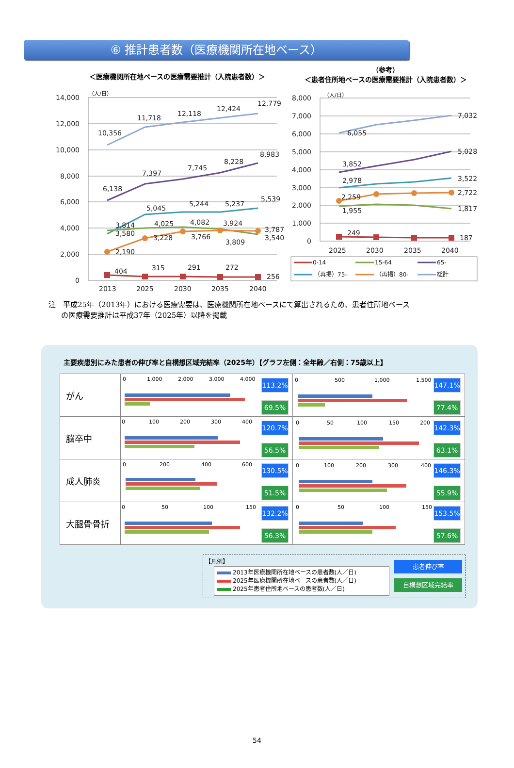⑥ 推計患者数（医療機関所在地ベース）
＜医療機関所在地ベースの医療需要推計（入院患者数）＞
（参考）
＜患者住所地ベースの医療需要推計（入院患者数）＞
14,000
12,000
10,000
8,000
6,000
4,000
2,000
0
8,000
7,000
6,000
5,000
4,000
3,000
2,000
1,000
0
（人/日）
（人/日）
10,356
11,718
12,118
12,424
12,779
6,138
7,397
7,745
8,228
8,983
3,814
3,580
5,045
5,244
5,237
5,539
4,025
4,082
3,924
3,787
3,540
2,190
3,228
3,766
3,809
404
315
291
272
256
2013
2025
2030
2035
2040
6,055
7,032
3,852
5,028
2,978
3,522
2,259
2,722
1,955
1,817
249
187
2025
2030
2035
2040
0-14
15-64
65-
（再掲）75-
（再掲）80-
総計
注　平成25年（2013年）における医療需要は、医療機関所在地ベースにて算出されるため、患者住所地ベース
の医療需要推計は平成37年（2025年）以降を掲載
主要疾患別にみた患者の伸び率と自構想区域完結率（2025年）【グラフ左側：全年齢／右側：75歳以上】
| がん | 0 1,000 2,000 3,000 4,000 113.2% 69.5% | 0 500 1,000 1,500 147.1% 77.4% |
| 脳卒中 | 0 100 200 300 400 120.7% 56.5% | 0 50 100 150 200 142.3% 63.1% |
| 成人肺炎 | 0 200 400 600 130.5% 51.5% | 0 100 200 300 400 146.3% 55.9% |
| 大腿骨骨折 | 0 50 100 150 132.2% 56.3% | 0 50 100 150 153.5% 57.6% |
【凡例】
2013年医療機関所在地ベースの患者数(人／日)
2025年医療機関所在地ベースの患者数(人／日)
2025年患者住所地ベースの患者数(人／日)
患者伸び率
自構想区域完結率
54